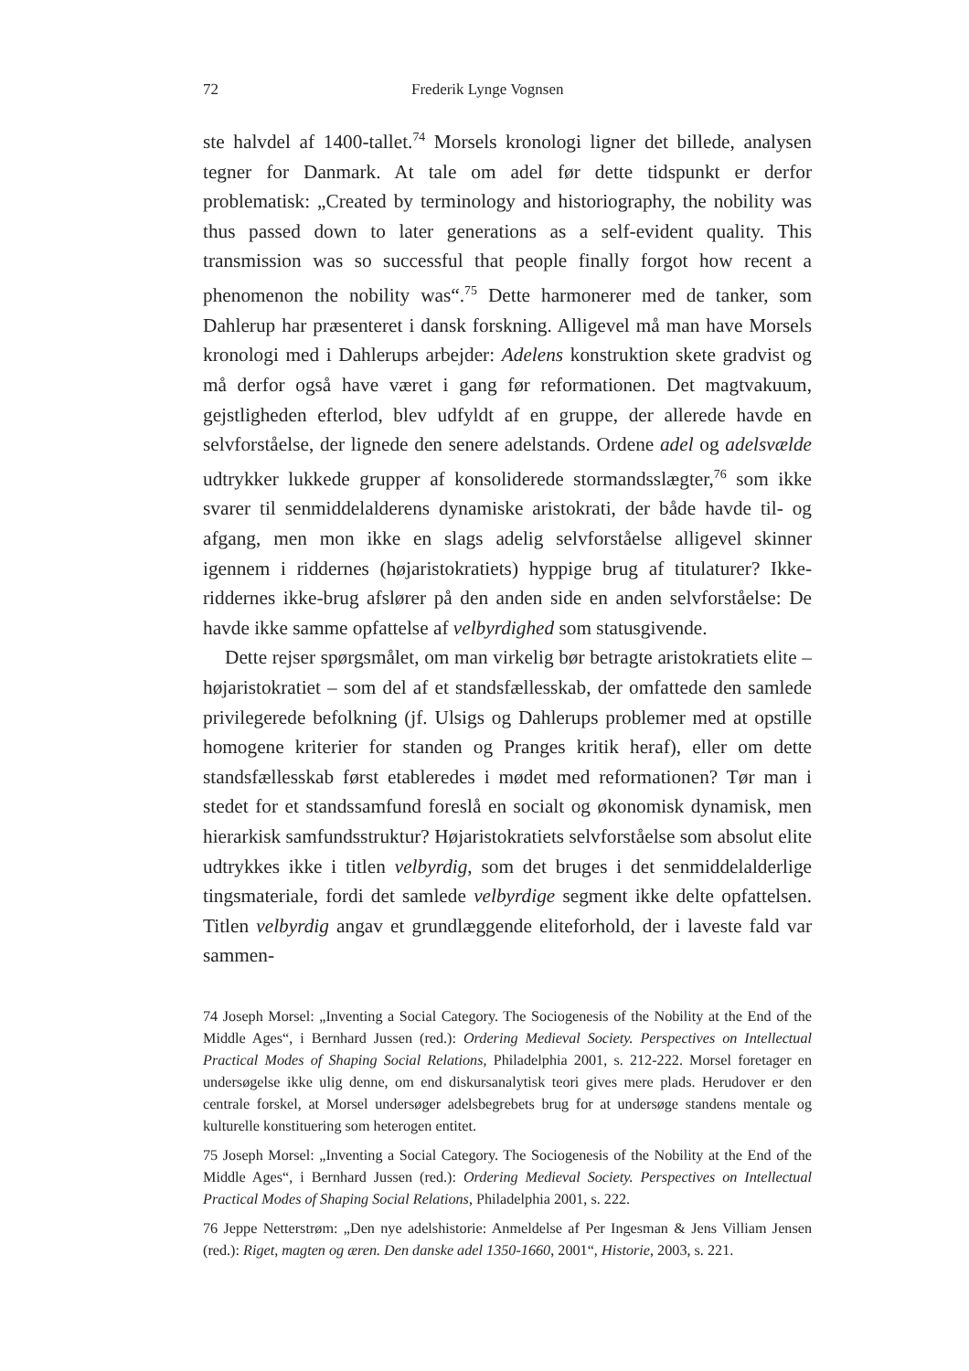72 Frederik Lynge Vognsen
ste halvdel af 1400-tallet.<sup>74</sup> Morsels kronologi ligner det billede, analysen tegner for Danmark. At tale om adel før dette tidspunkt er derfor problematisk: „Created by terminology and historiography, the nobility was thus passed down to later generations as a self-evident quality. This transmission was so successful that people finally forgot how recent a phenomenon the nobility was“.<sup>75</sup> Dette harmonerer med de tanker, som Dahlerup har præsenteret i dansk forskning. Alligevel må man have Morsels kronologi med i Dahlerups arbejder: Adelens konstruktion skete gradvist og må derfor også have været i gang før reformationen. Det magtvakuum, gejstligheden efterlod, blev udfyldt af en gruppe, der allerede havde en selvforståelse, der lignede den senere adelstands. Ordene adel og adelsvælde udtrykker lukkede grupper af konsoliderede stormandsslægter,<sup>76</sup> som ikke svarer til senmiddelalderens dynamiske aristokrati, der både havde til- og afgang, men mon ikke en slags adelig selvforståelse alligevel skinner igennem i riddernes (højaristokratiets) hyppige brug af titulaturer? Ikke-riddernes ikke-brug afslører på den anden side en anden selvforståelse: De havde ikke samme opfattelse af velbyrdighed som statusgivende.
Dette rejser spørgsmålet, om man virkelig bør betragte aristokratiets elite – højaristokratiet – som del af et standsfællesskab, der omfattede den samlede privilegerede befolkning (jf. Ulsigs og Dahlerups problemer med at opstille homogene kriterier for standen og Pranges kritik heraf), eller om dette standsfællesskab først etableredes i mødet med reformationen? Tør man i stedet for et standssamfund foreslå en socialt og økonomisk dynamisk, men hierarkisk samfundsstruktur? Højaristokratiets selvforståelse som absolut elite udtrykkes ikke i titlen velbyrdig, som det bruges i det senmiddelalderlige tingsmateriale, fordi det samlede velbyrdige segment ikke delte opfattelsen. Titlen velbyrdig angav et grundlæggende eliteforhold, der i laveste fald var sammen-
74 Joseph Morsel: „Inventing a Social Category. The Sociogenesis of the Nobility at the End of the Middle Ages“, i Bernhard Jussen (red.): Ordering Medieval Society. Perspectives on Intellectual Practical Modes of Shaping Social Relations, Philadelphia 2001, s. 212-222. Morsel foretager en undersøgelse ikke ulig denne, om end diskursanalytisk teori gives mere plads. Herudover er den centrale forskel, at Morsel undersøger adelsbegrebets brug for at undersøge standens mentale og kulturelle konstituering som heterogen entitet.
75 Joseph Morsel: „Inventing a Social Category. The Sociogenesis of the Nobility at the End of the Middle Ages“, i Bernhard Jussen (red.): Ordering Medieval Society. Perspectives on Intellectual Practical Modes of Shaping Social Relations, Philadelphia 2001, s. 222.
76 Jeppe Netterstrøm: „Den nye adelshistorie: Anmeldelse af Per Ingesman & Jens Villiam Jensen (red.): Riget, magten og æren. Den danske adel 1350-1660, 2001“, Historie, 2003, s. 221.